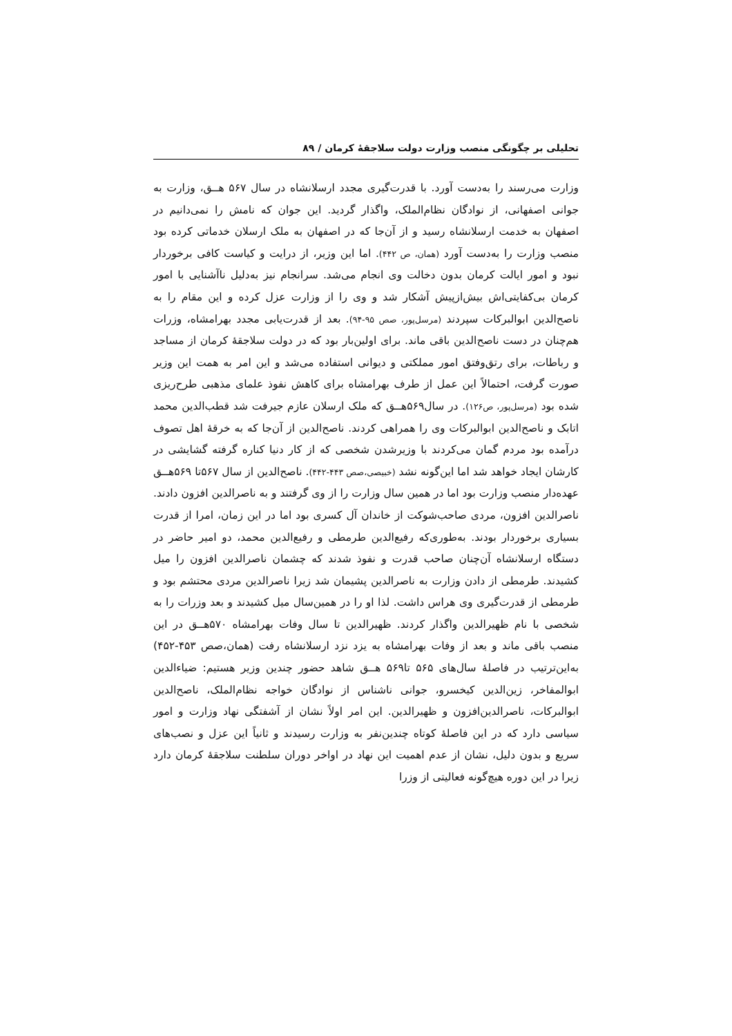تحلیلی بر چگونگی منصب وزارت دولت سلاجقهٔ کرمان / ۸۹
وزارت می‌رسند را به‌دست آورد. با قدرت‌گیری مجدد ارسلانشاه در سال ۵۶۷ هــق، وزارت به جوانی اصفهانی، از نوادگان نظام‌الملک، واگذار گردید. این جوان که نامش را نمی‌دانیم در اصفهان به خدمت ارسلانشاه رسید و از آن‌جا که در اصفهان به ملک ارسلان خدماتی کرده بود منصب وزارت را به‌دست آورد (همان، ص ۴۴۲). اما این وزیر، از درایت و کیاست کافی برخوردار نبود و امور ایالت کرمان بدون دخالت وی انجام می‌شد. سرانجام نیز به‌دلیل ناآشنایی با امور کرمان بی‌کفایتی‌اش بیش‌ازپیش آشکار شد و وی را از وزارت عزل کرده و این مقام را به ناصح‌الدین ابوالبرکات سپردند (مرسل‌پور، صص ۹۵-۹۴). بعد از قدرت‌یابی مجدد بهرامشاه، وزرات هم‌چنان در دست ناصح‌الدین باقی ماند. برای اولین‌بار بود که در دولت سلاجقهٔ کرمان از مساجد و رباطات، برای رتق‌وفتق امور مملکتی و دیوانی استفاده می‌شد و این امر به همت این وزیر صورت گرفت، احتمالاً این عمل از طرف بهرامشاه برای کاهش نفوذ علمای مذهبی طرح‌ریزی شده بود (مرسل‌پور، ص۱۲۶). در سال۵۶۹هــق که ملک ارسلان عازم جیرفت شد قطب‌الدین محمد اتابک و ناصح‌الدین ابوالبرکات وی را همراهی کردند. ناصح‌الدین از آن‌جا که به خرقهٔ اهل تصوف درآمده بود مردم گمان می‌کردند با وزیرشدن شخصی که از کار دنیا کناره گرفته گشایشی در کارشان ایجاد خواهد شد اما این‌گونه نشد (خبیصی،صص ۴۴۳-۴۴۲). ناصح‌الدین از سال ۵۶۷تا ۵۶۹هــق عهده‌دار منصب وزارت بود اما در همین سال وزارت را از وی گرفتند و به ناصرالدین افزون دادند. ناصرالدین افزون، مردی صاحب‌شوکت از خاندان آل کسری بود اما در این زمان، امرا از قدرت بسیاری برخوردار بودند. به‌طوری‌که رفیع‌الدین طرمطی و رفیع‌الدین محمد، دو امیر حاضر در دستگاه ارسلانشاه آن‌چنان صاحب قدرت و نفوذ شدند که چشمان ناصرالدین افزون را میل کشیدند. طرمطی از دادن وزارت به ناصرالدین پشیمان شد زیرا ناصرالدین مردی محتشم بود و طرمطی از قدرت‌گیری وی هراس داشت. لذا او را در همین‌سال میل کشیدند و بعد وزرات را به شخصی با نام ظهیرالدین واگذار کردند. ظهیرالدین تا سال وفات بهرامشاه ۵۷۰هــق در این منصب باقی ماند و بعد از وفات بهرامشاه به یزد نزد ارسلانشاه رفت (همان،صص ۴۵۳-۴۵۲) به‌این‌ترتیب در فاصلهٔ سال‌های ۵۶۵ تا۵۶۹ هــق شاهد حضور چندین وزیر هستیم: ضیاءالدین ابوالمفاخر، زین‌الدین کیخسرو، جوانی ناشناس از نوادگان خواجه نظام‌الملک، ناصح‌الدین ابوالبرکات، ناصرالدین‌افزون و ظهیرالدین. این امر اولاً نشان از آشفتگی نهاد وزارت و امور سیاسی دارد که در این فاصلهٔ کوتاه چندین‌نفر به وزارت رسیدند و ثانیاً این عزل و نصب‌های سریع و بدون دلیل، نشان از عدم اهمیت این نهاد در اواخر دوران سلطنت سلاجقهٔ کرمان دارد زیرا در این دوره هیچ‌گونه فعالیتی از وزرا